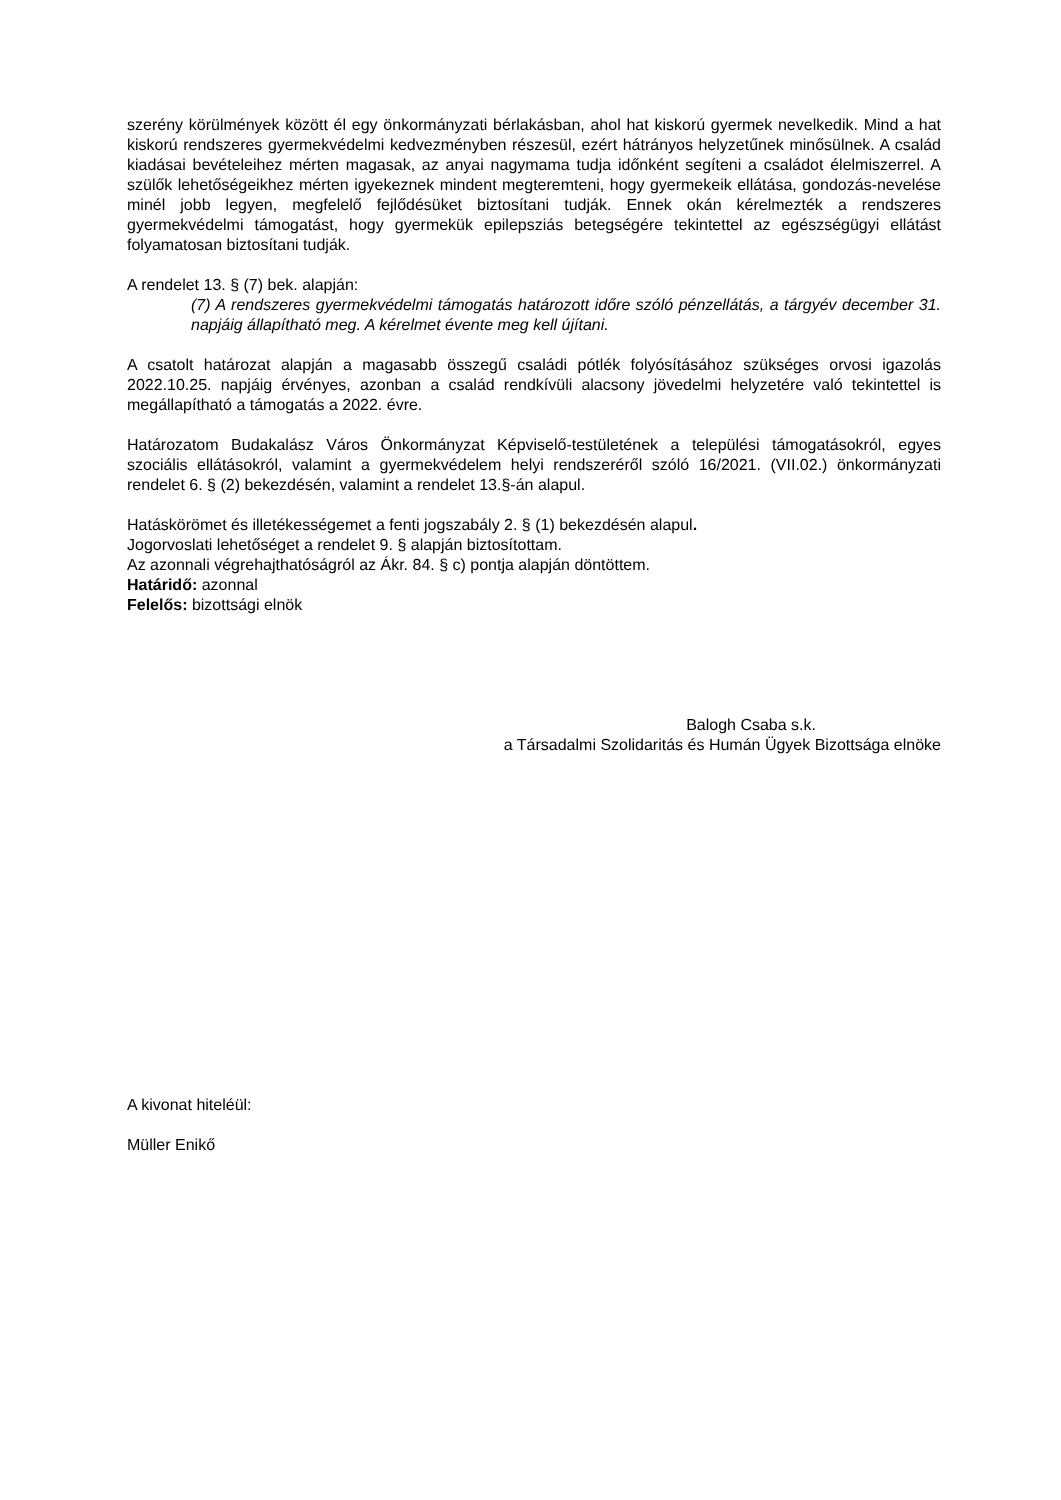szerény körülmények között él egy önkormányzati bérlakásban, ahol hat kiskorú gyermek nevelkedik. Mind a hat kiskorú rendszeres gyermekvédelmi kedvezményben részesül, ezért hátrányos helyzetűnek minősülnek. A család kiadásai bevételeihez mérten magasak, az anyai nagymama tudja időnként segíteni a családot élelmiszerrel. A szülők lehetőségeikhez mérten igyekeznek mindent megteremteni, hogy gyermekeik ellátása, gondozás-nevelése minél jobb legyen, megfelelő fejlődésüket biztosítani tudják. Ennek okán kérelmezték a rendszeres gyermekvédelmi támogatást, hogy gyermekük epilepsziás betegségére tekintettel az egészségügyi ellátást folyamatosan biztosítani tudják.
A rendelet 13. § (7) bek. alapján:
(7) A rendszeres gyermekvédelmi támogatás határozott időre szóló pénzellátás, a tárgyév december 31. napjáig állapítható meg. A kérelmet évente meg kell újítani.
A csatolt határozat alapján a magasabb összegű családi pótlék folyósításához szükséges orvosi igazolás 2022.10.25. napjáig érvényes, azonban a család rendkívüli alacsony jövedelmi helyzetére való tekintettel is megállapítható a támogatás a 2022. évre.
Határozatom Budakalász Város Önkormányzat Képviselő-testületének a települési támogatásokról, egyes szociális ellátásokról, valamint a gyermekvédelem helyi rendszeréről szóló 16/2021. (VII.02.) önkormányzati rendelet 6. § (2) bekezdésén, valamint a rendelet 13.§-án alapul.
Hatáskörömet és illetékességemet a fenti jogszabály 2. § (1) bekezdésén alapul.
Jogorvoslati lehetőséget a rendelet 9. § alapján biztosítottam.
Az azonnali végrehajthatóságról az Ákr. 84. § c) pontja alapján döntöttem.
Határidő: azonnal
Felelős: bizottsági elnök
Balogh Csaba s.k.
a Társadalmi Szolidaritás és Humán Ügyek Bizottsága elnöke
A kivonat hiteléül:
Müller Enikő